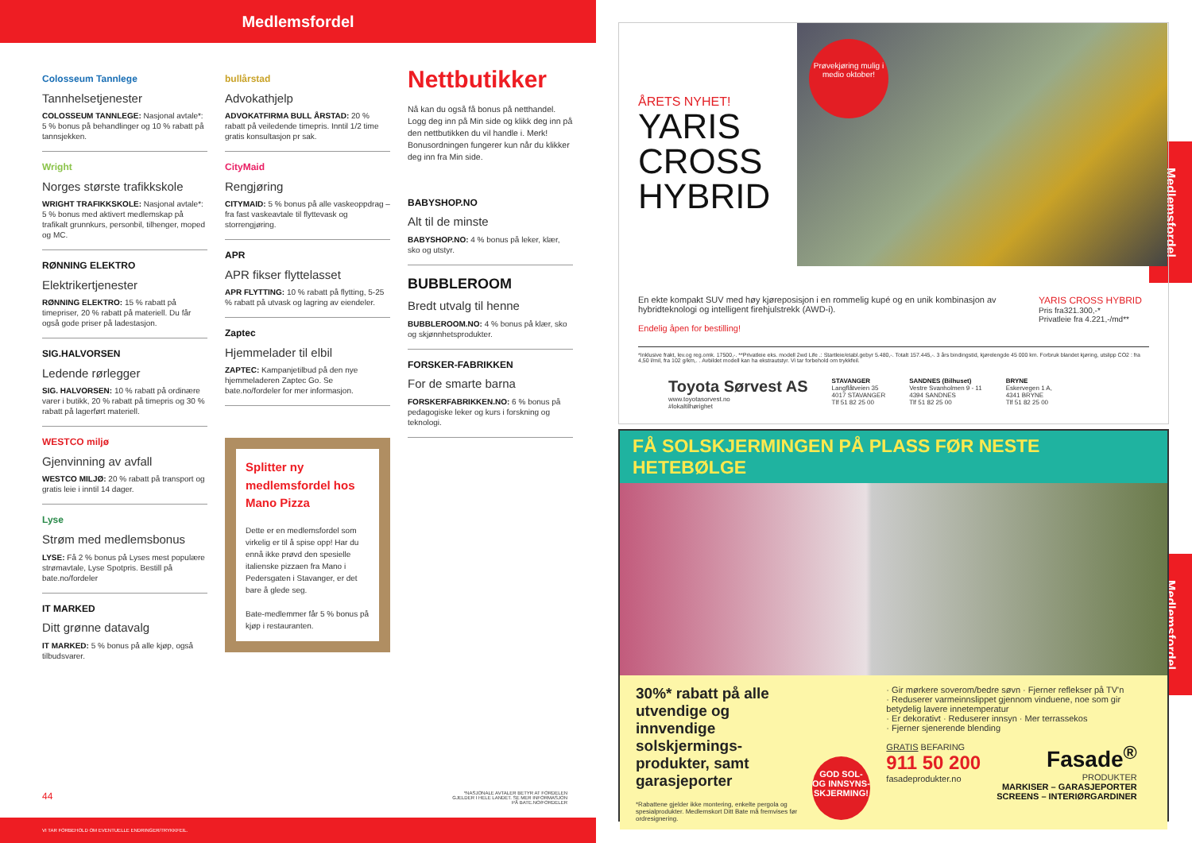Medlemsfordel
Colosseum Tannlege
Tannhelsetjenester
COLOSSEUM TANNLEGE: Nasjonal avtale*: 5 % bonus på behandlinger og 10 % rabatt på tannsjekken.
Wright
Norges største trafikkskole
WRIGHT TRAFIKKSKOLE: Nasjonal avtale*: 5 % bonus med aktivert medlemskap på trafikalt grunnkurs, personbil, tilhenger, moped og MC.
RØNNING ELEKTRO
Elektrikertjenester
RØNNING ELEKTRO: 15 % rabatt på timepriser, 20 % rabatt på materiell. Du får også gode priser på ladestasjon.
SIG.HALVORSEN
Ledende rørlegger
SIG. HALVORSEN: 10 % rabatt på ordinære varer i butikk, 20 % rabatt på timepris og 30 % rabatt på lagerført materiell.
WESTCO miljø
Gjenvinning av avfall
WESTCO MILJØ: 20 % rabatt på transport og gratis leie i inntil 14 dager.
Lyse
Strøm med medlemsbonus
LYSE: Få 2 % bonus på Lyses mest populære strømavtale, Lyse Spotpris. Bestill på bate.no/fordeler
IT MARKED
Ditt grønne datavalg
IT MARKED: 5 % bonus på alle kjøp, også tilbudsvarer.
bullårstad
Advokathjelp
ADVOKATFIRMA BULL ÅRSTAD: 20 % rabatt på veiledende timepris. Inntil 1/2 time gratis konsultasjon pr sak.
CityMaid
Rengjøring
CITYMAID: 5 % bonus på alle vaskeoppdrag – fra fast vaskeavtale til flyttevask og storrengjøring.
APR
APR fikser flyttelasset
APR FLYTTING: 10 % rabatt på flytting, 5-25 % rabatt på utvask og lagring av eiendeler.
Zaptec
Hjemmelader til elbil
ZAPTEC: Kampanjetilbud på den nye hjemmeladeren Zaptec Go. Se bate.no/fordeler for mer informasjon.
Splitter ny medlemsfordel hos Mano Pizza
Dette er en medlemsfordel som virkelig er til å spise opp! Har du ennå ikke prøvd den spesielle italienske pizzaen fra Mano i Pedersgaten i Stavanger, er det bare å glede seg.
Bate-medlemmer får 5 % bonus på kjøp i restauranten.
Nettbutikker
Nå kan du også få bonus på netthandel. Logg deg inn på Min side og klikk deg inn på den nettbutikken du vil handle i. Merk! Bonusordningen fungerer kun når du klikker deg inn fra Min side.
BABYSHOP.NO
Alt til de minste
BABYSHOP.NO: 4 % bonus på leker, klær, sko og utstyr.
BUBBLEROOM
Bredt utvalg til henne
BUBBLEROOM.NO: 4 % bonus på klær, sko og skjønnhetsprodukter.
FORSKER-FABRIKKEN
For de smarte barna
FORSKERFABRIKKEN.NO: 6 % bonus på pedagogiske leker og kurs i forskning og teknologi.
44
*NASJONALE AVTALER BETYR AT FORDELEN GJELDER I HELE LANDET. SE MER INFORMASJON PÅ BATE.NO/FORDELER
VI TAR FORBEHOLD OM EVENTUELLE ENDRINGER/TRYKKFEIL.
Medlemsfordel
Medlemsfordel
ÅRETS NYHET!
YARIS CROSS HYBRID
Prøvekjøring mulig i medio oktober!
En ekte kompakt SUV med høy kjøreposisjon i en rommelig kupé og en unik kombinasjon av hybridteknologi og intelligent firehjulstrekk (AWD-i).
Endelig åpen for bestilling!
YARIS CROSS HYBRID
Pris fra321.300,-*
Privatleie fra 4.221,-/md**
*Inklusive frakt, lev.og reg.omk. 17500,-. **Privatleie eks. modell 2wd Life .: Startleie/etabl.gebyr 5.480,-. Totalt 157.445,-. 3 års bindingstid, kjørelengde 45 000 km. Forbruk blandet kjøring, utslipp CO2 : fra 4,50 l/mil, fra 102 g/km,. . Avbildet modell kan ha ekstrautstyr. Vi tar forbehold om trykkfeil.
Toyota Sørvest AS
www.toyotasorvest.no
#lokaltilhørighet
STAVANGER
Langflåtveien 35
4017 STAVANGER
Tlf 51 82 25 00
SANDNES (Bilhuset)
Vestre Svanholmen 9 - 11
4394 SANDNES
Tlf 51 82 25 00
BRYNE
Eskervegen 1 A,
4341 BRYNE
Tlf 51 82 25 00
FÅ SOLSKJERMINGEN PÅ PLASS FØR NESTE HETEBØLGE
30%* rabatt på alle utvendige og innvendige solskjermings-produkter, samt garasjeporter
*Rabattene gjelder ikke montering, enkelte pergola og spesialprodukter. Medlemskort Ditt Bate må fremvises før ordresignering.
GOD SOL- OG INNSYNS-SKJERMING!
· Gir mørkere soverom/bedre søvn · Fjerner reflekser på TV'n
· Reduserer varmeinnslippet gjennom vinduene, noe som gir betydelig lavere innetemperatur
· Er dekorativt · Reduserer innsyn · Mer terrassekos
· Fjerner sjenerende blending
GRATIS BEFARING
911 50 200
fasadeprodukter.no
Fasade<sup>®</sup>
PRODUKTER
MARKISER – GARASJEPORTER
SCREENS – INTERIØRGARDINER